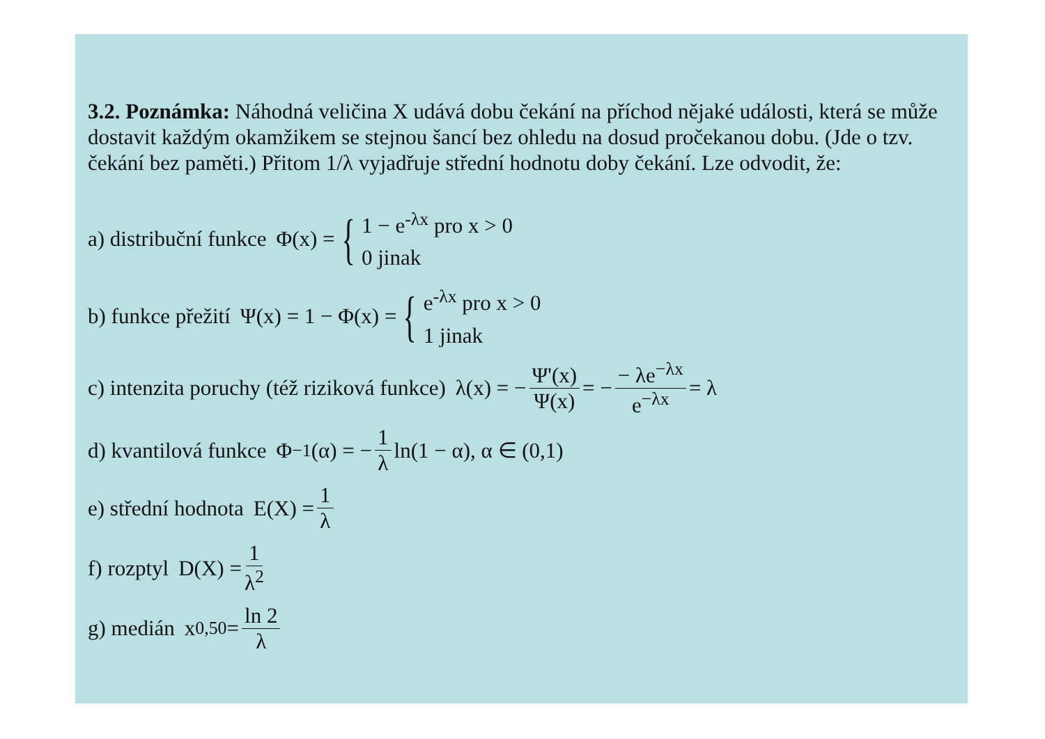3.2. Poznámka: Náhodná veličina X udává dobu čekání na příchod nějaké události, která se může dostavit každým okamžikem se stejnou šancí bez ohledu na dosud pročekanou dobu. (Jde o tzv. čekání bez paměti.) Přitom 1/λ vyjadřuje střední hodnotu doby čekání. Lze odvodit, že:
a) distribuční funkce Φ(x) = {
1 − e<sup>-λx</sup> pro x > 0
0 jinak
b) funkce přežití Ψ(x) = 1 − Φ(x) = {
e<sup>-λx</sup> pro x > 0
1 jinak
c) intenzita poruchy (též riziková funkce) λ(x) = − Ψ'(x) Ψ(x) = − − λe<sup>−λx</sup> e<sup>−λx</sup> = λ
d) kvantilová funkce Φ<sup>−1</sup>(α) = − 1 λ ln(1 − α), α ∈ (0,1)
e) střední hodnota E(X) = 1 λ
f) rozptyl D(X) = 1 λ<sup>2</sup>
g) medián x<sub>0,50</sub> = ln 2 λ